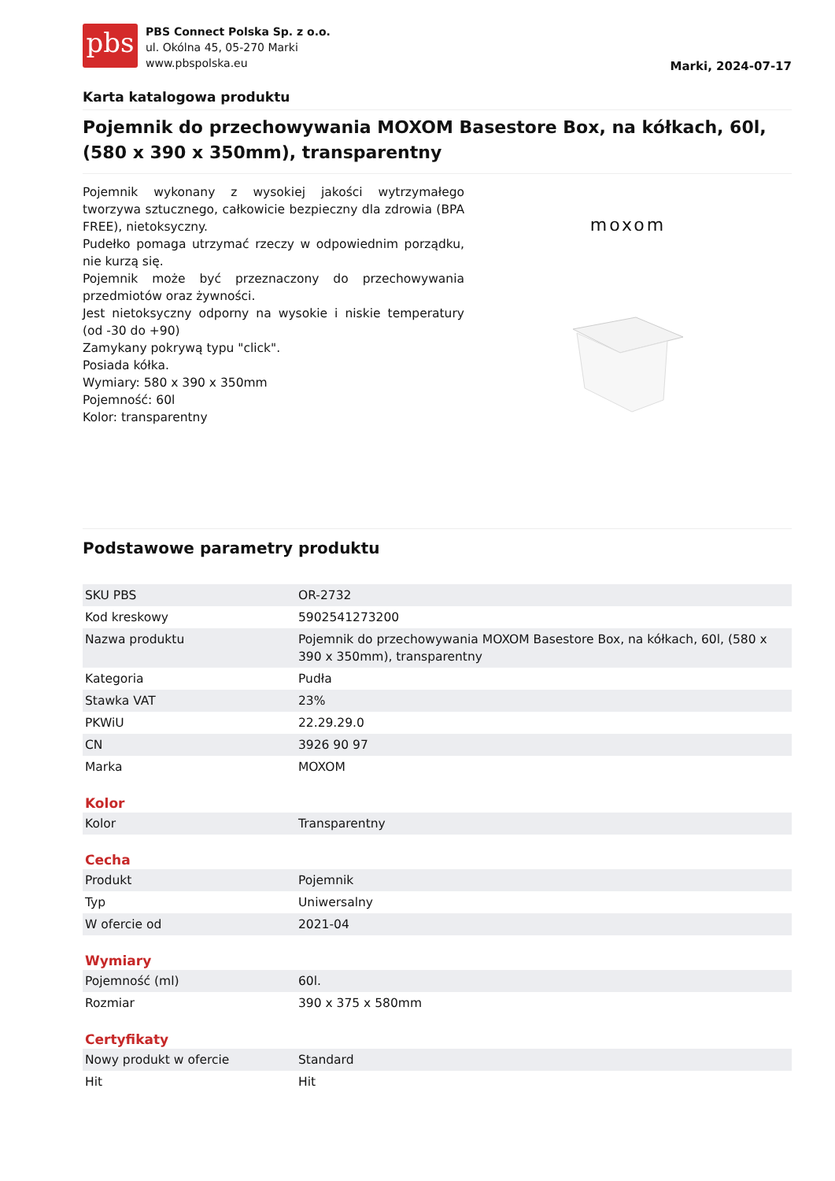pbs
PBS Connect Polska Sp. z o.o.
ul. Okólna 45, 05-270 Marki
www.pbspolska.eu
Marki, 2024-07-17
Karta katalogowa produktu
Pojemnik do przechowywania MOXOM Basestore Box, na kółkach, 60l, (580 x 390 x 350mm), transparentny
Pojemnik wykonany z wysokiej jakości wytrzymałego tworzywa sztucznego, całkowicie bezpieczny dla zdrowia (BPA FREE), nietoksyczny.
Pudełko pomaga utrzymać rzeczy w odpowiednim porządku, nie kurzą się.
Pojemnik może być przeznaczony do przechowywania przedmiotów oraz żywności.
Jest nietoksyczny odporny na wysokie i niskie temperatury (od -30 do +90)
Zamykany pokrywą typu "click".
Posiada kółka.
Wymiary: 580 x 390 x 350mm
Pojemność: 60l
Kolor: transparentny
moxom
Podstawowe parametry produktu
| SKU PBS | OR-2732 |
| Kod kreskowy | 5902541273200 |
| Nazwa produktu | Pojemnik do przechowywania MOXOM Basestore Box, na kółkach, 60l, (580 x 390 x 350mm), transparentny |
| Kategoria | Pudła |
| Stawka VAT | 23% |
| PKWiU | 22.29.29.0 |
| CN | 3926 90 97 |
| Marka | MOXOM |
Kolor
| Kolor | Transparentny |
Cecha
| Produkt | Pojemnik |
| Typ | Uniwersalny |
| W ofercie od | 2021-04 |
Wymiary
| Pojemność (ml) | 60l. |
| Rozmiar | 390 x 375 x 580mm |
Certyfikaty
| Nowy produkt w ofercie | Standard |
| Hit | Hit |